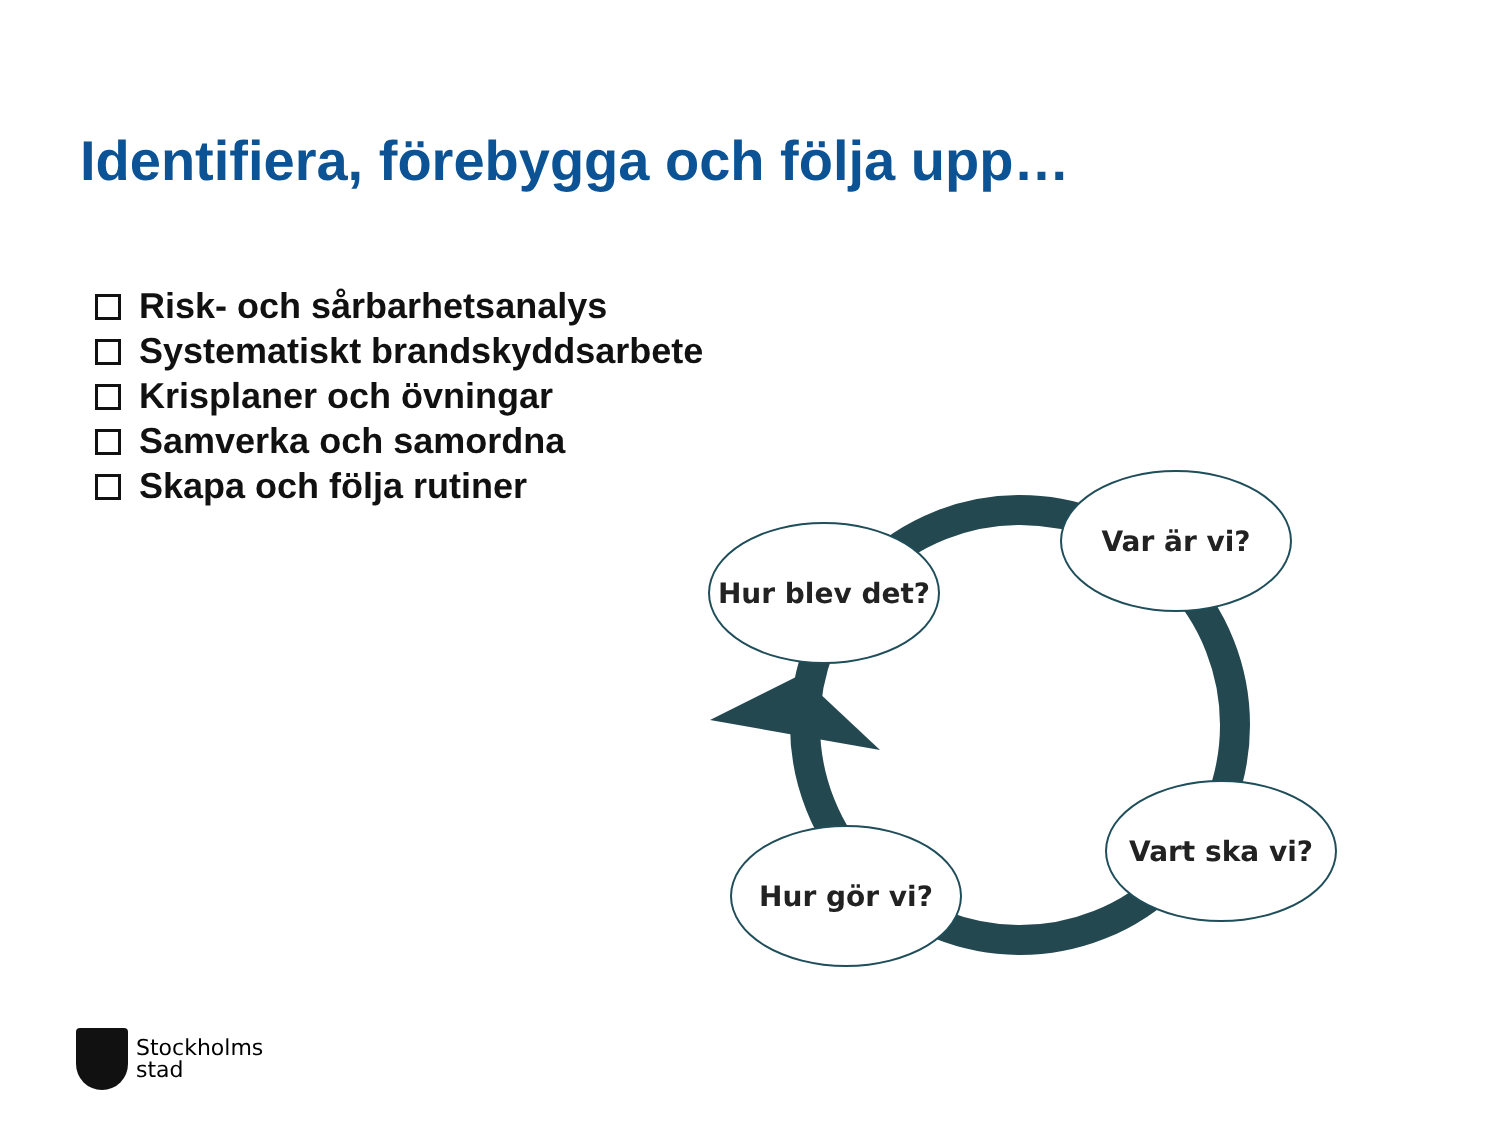Identifiera, förebygga och följa upp…
Risk- och sårbarhetsanalys
Systematiskt brandskyddsarbete
Krisplaner och övningar
Samverka och samordna
Skapa och följa rutiner
Var är vi?
Hur blev det?
Vart ska vi?
Hur gör vi?
Stockholms
stad